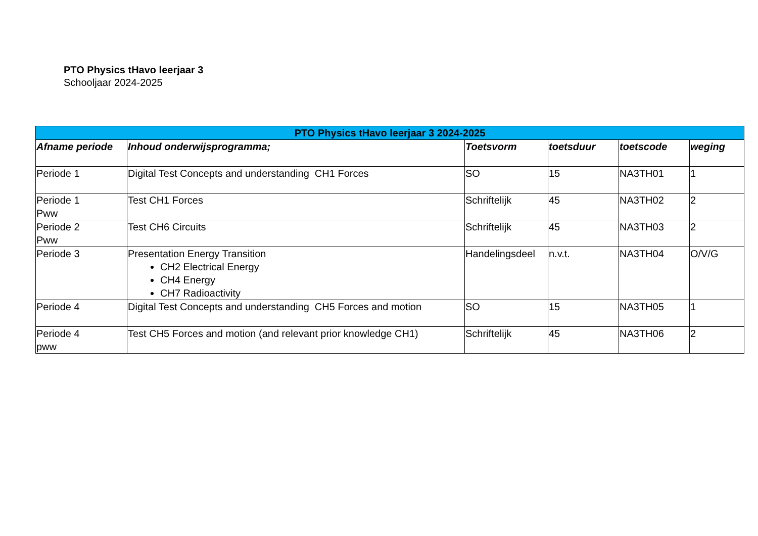PTO Physics tHavo leerjaar 3
Schooljaar 2024-2025
| PTO Physics tHavo leerjaar 3 2024-2025 | | | | | |
| --- | --- | --- | --- | --- | --- |
| Afname periode | Inhoud onderwijsprogramma; | Toetsvorm | toetsduur | toetscode | weging |
| Periode 1 | Digital Test Concepts and understanding CH1 Forces | SO | 15 | NA3TH01 | 1 |
| Periode 1 Pww | Test CH1 Forces | Schriftelijk | 45 | NA3TH02 | 2 |
| Periode 2 Pww | Test CH6 Circuits | Schriftelijk | 45 | NA3TH03 | 2 |
| Periode 3 | Presentation Energy Transition CH2 Electrical Energy CH4 Energy CH7 Radioactivity | Handelingsdeel | n.v.t. | NA3TH04 | O/V/G |
| Periode 4 | Digital Test Concepts and understanding CH5 Forces and motion | SO | 15 | NA3TH05 | 1 |
| Periode 4 pww | Test CH5 Forces and motion (and relevant prior knowledge CH1) | Schriftelijk | 45 | NA3TH06 | 2 |